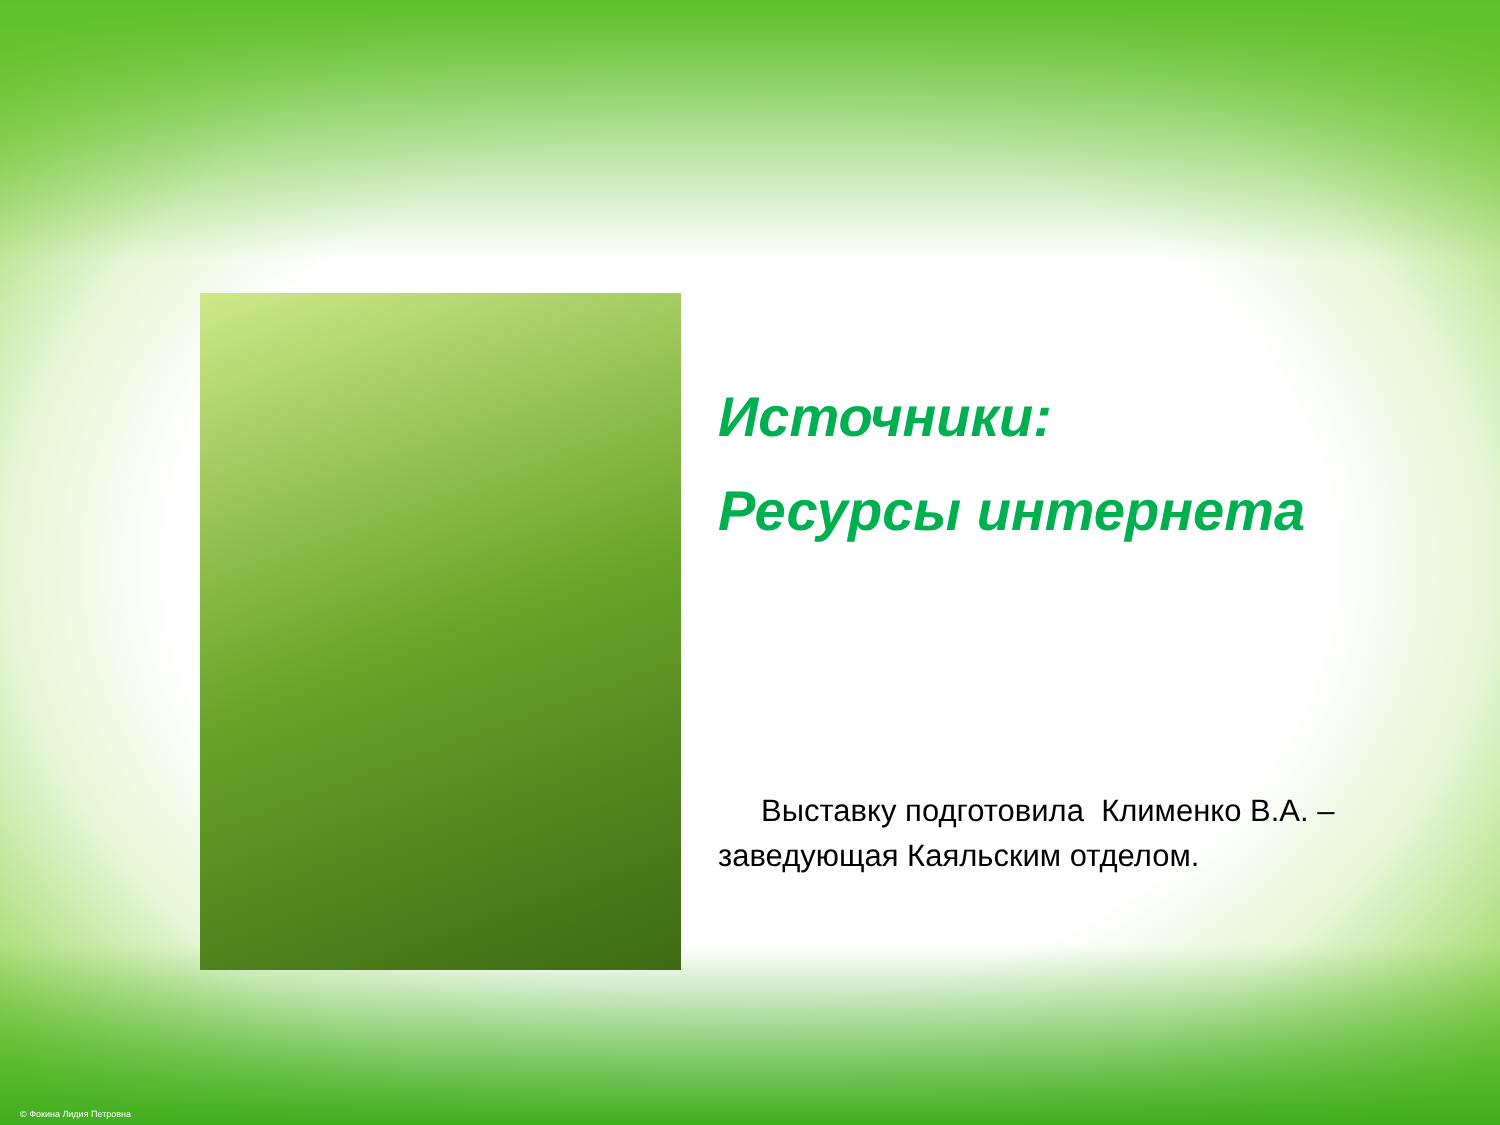Источники:
Ресурсы интернета
Выставку подготовила Клименко В.А. – заведующая Каяльским отделом.
© Фокина Лидия Петровна